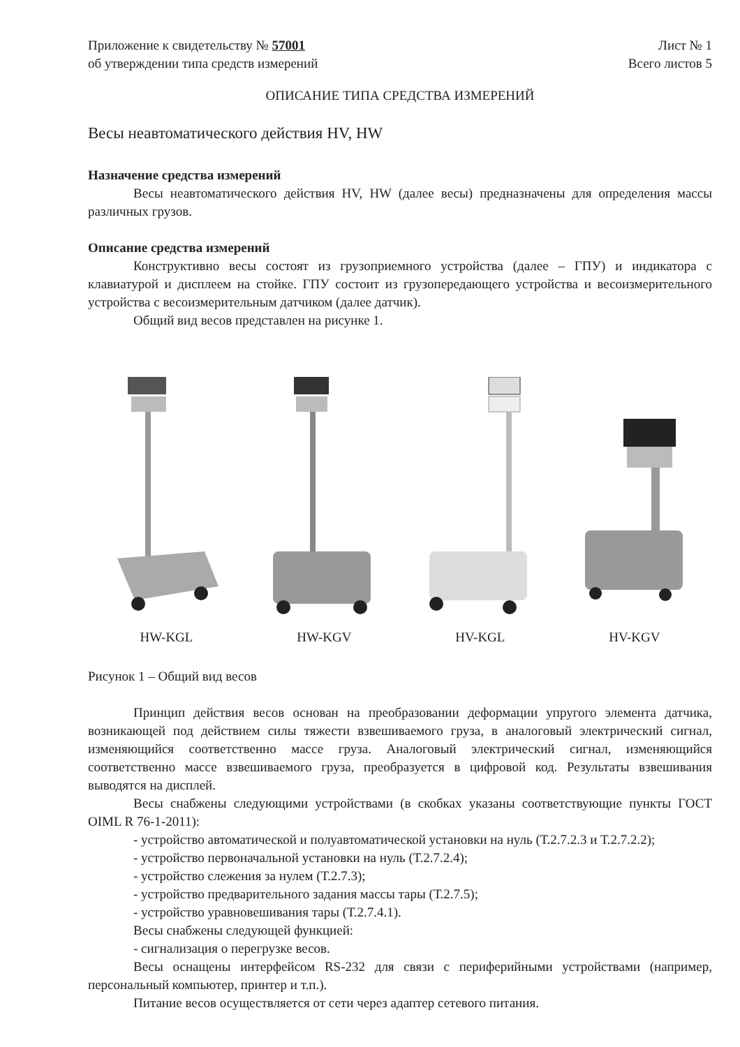Приложение к свидетельству № 57001
об утверждении типа средств измерений
Лист № 1
Всего листов 5
ОПИСАНИЕ ТИПА СРЕДСТВА ИЗМЕРЕНИЙ
Весы неавтоматического действия HV, HW
Назначение средства измерений
Весы неавтоматического действия HV, HW (далее весы) предназначены для определения массы различных грузов.
Описание средства измерений
Конструктивно весы состоят из грузоприемного устройства (далее – ГПУ) и индикатора с клавиатурой и дисплеем на стойке. ГПУ состоит из грузопередающего устройства и весоизмерительного устройства с весоизмерительным датчиком (далее датчик).
Общий вид весов представлен на рисунке 1.
HW-KGL HW-KGV HV-KGL HV-KGV
Рисунок 1 – Общий вид весов
Принцип действия весов основан на преобразовании деформации упругого элемента датчика, возникающей под действием силы тяжести взвешиваемого груза, в аналоговый электрический сигнал, изменяющийся соответственно массе груза. Аналоговый электрический сигнал, изменяющийся соответственно массе взвешиваемого груза, преобразуется в цифровой код. Результаты взвешивания выводятся на дисплей.
Весы снабжены следующими устройствами (в скобках указаны соответствующие пункты ГОСТ OIML R 76-1-2011):
- устройство автоматической и полуавтоматической установки на нуль (Т.2.7.2.3 и Т.2.7.2.2);
- устройство первоначальной установки на нуль (Т.2.7.2.4);
- устройство слежения за нулем (Т.2.7.3);
- устройство предварительного задания массы тары (Т.2.7.5);
- устройство уравновешивания тары (Т.2.7.4.1).
Весы снабжены следующей функцией:
- сигнализация о перегрузке весов.
Весы оснащены интерфейсом RS-232 для связи с периферийными устройствами (например, персональный компьютер, принтер и т.п.).
Питание весов осуществляется от сети через адаптер сетевого питания.